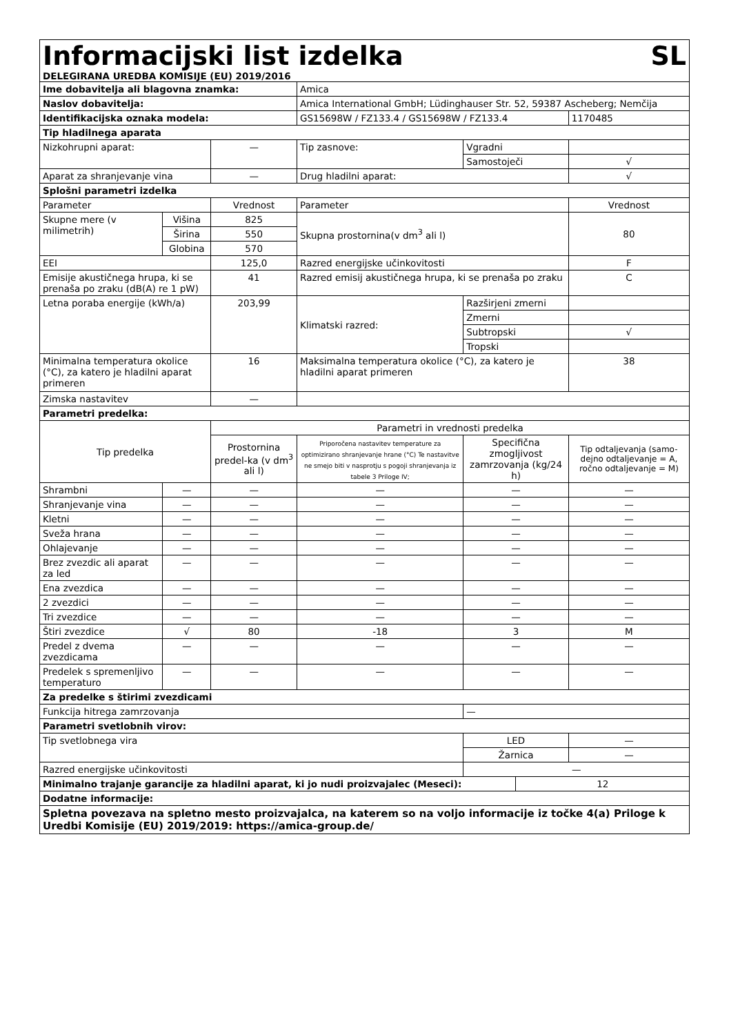| Informacijski list izdelka SL DELEGIRANA UREDBA KOMISIJE (EU) 2019/2016 | | | | | | |
| Ime dobavitelja ali blagovna znamka: | | | Amica | | | |
| Naslov dobavitelja: | | | Amica International GmbH; Lüdinghauser Str. 52, 59387 Ascheberg; Nemčija | | | |
| Identifikacijska oznaka modela: | | | GS15698W / FZ133.4 / GS15698W / FZ133.4 | | | 1170485 |
| Tip hladilnega aparata | | | | | | |
| Nizkohrupni aparat: | | — | Tip zasnove: | Vgradni | | |
| | | | | Samostoječi | | √ |
| Aparat za shranjevanje vina | | — | Drug hladilni aparat: | | | √ |
| Splošni parametri izdelka | | | | | | |
| Parameter | | Vrednost | Parameter | | | Vrednost |
| Skupne mere (v milimetrih) | Višina | 825 | Skupna prostornina(v dm<sup>3</sup> ali l) | | | 80 |
| | Širina | 550 | | | | |
| | Globina | 570 | | | | |
| EEI | | 125,0 | Razred energijske učinkovitosti | | | F |
| Emisije akustičnega hrupa, ki se prenaša po zraku (dB(A) re 1 pW) | | 41 | Razred emisij akustičnega hrupa, ki se prenaša po zraku | | | C |
| Letna poraba energije (kWh/a) | | 203,99 | Klimatski razred: | Razširjeni zmerni | | |
| | | | | Zmerni | | |
| | | | | Subtropski | | √ |
| | | | | Tropski | | |
| Minimalna temperatura okolice (°C), za katero je hladilni aparat primeren | | 16 | Maksimalna temperatura okolice (°C), za katero je hladilni aparat primeren | | | 38 |
| Zimska nastavitev | | — | | | | |
| Parametri predelka: | | | | | | |
| Tip predelka | | Parametri in vrednosti predelka | | | | |
| | | Prostornina predel-ka (v dm<sup>3</sup> ali l) | Priporočena nastavitev temperature za optimizirano shranjevanje hrane (°C) Te nastavitve ne smejo biti v nasprotju s pogoji shranjevanja iz tabele 3 Priloge IV; | Specifična zmogljivost zamrzovanja (kg/24 h) | | Tip odtaljevanja (samo-dejno odtaljevanje = A, ročno odtaljevanje = M) |
| Shrambni | — | — | — | — | | — |
| Shranjevanje vina | — | — | — | — | | — |
| Kletni | — | — | — | — | | — |
| Sveža hrana | — | — | — | — | | — |
| Ohlajevanje | — | — | — | — | | — |
| Brez zvezdic ali aparat za led | — | — | — | — | | — |
| Ena zvezdica | — | — | — | — | | — |
| 2 zvezdici | — | — | — | — | | — |
| Tri zvezdice | — | — | — | — | | — |
| Štiri zvezdice | √ | 80 | -18 | 3 | | M |
| Predel z dvema zvezdicama | — | — | — | — | | — |
| Predelek s spremenljivo temperaturo | — | — | — | — | | — |
| Za predelke s štirimi zvezdicami | | | | | | |
| Funkcija hitrega zamrzovanja | | | | — | | |
| Parametri svetlobnih virov: | | | | | | |
| Tip svetlobnega vira | | | | LED | | — |
| | | | | Žarnica | | — |
| Razred energijske učinkovitosti | | | | — | | |
| Minimalno trajanje garancije za hladilni aparat, ki jo nudi proizvajalec (Meseci): | | | | | 12 | |
| Dodatne informacije: | | | | | | |
| Spletna povezava na spletno mesto proizvajalca, na katerem so na voljo informacije iz točke 4(a) Priloge k Uredbi Komisije (EU) 2019/2019: https://amica-group.de/ | | | | | | |